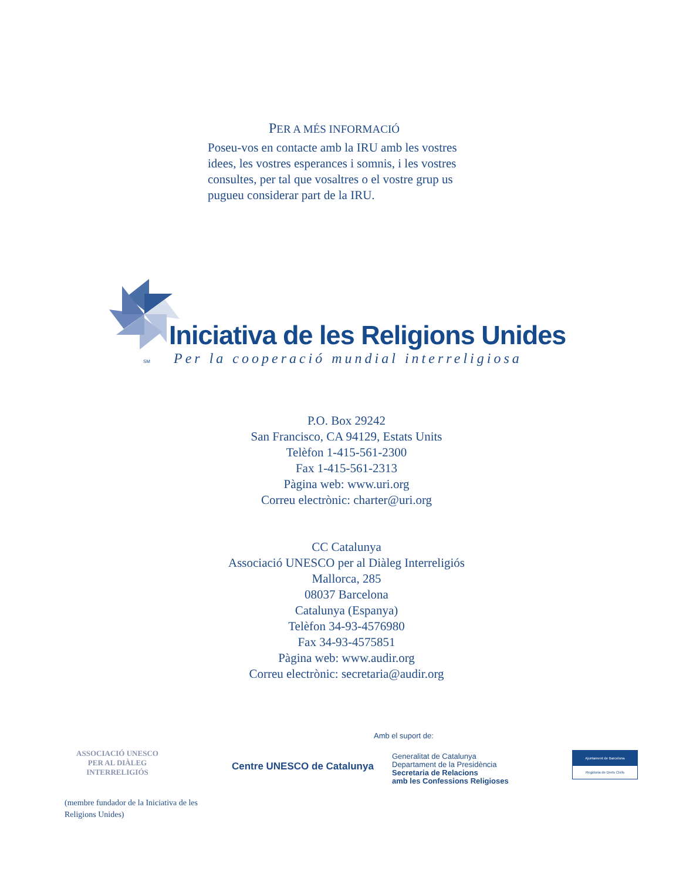PER A MÉS INFORMACIÓ
Poseu-vos en contacte amb la IRU amb les vostres idees, les vostres esperances i somnis, i les vostres consultes, per tal que vosaltres o el vostre grup us pugueu considerar part de la IRU.
Iniciativa de les Religions Unides
SM Per la cooperació mundial interreligiosa
P.O. Box 29242
San Francisco, CA 94129, Estats Units
Telèfon 1-415-561-2300
Fax 1-415-561-2313
Pàgina web: www.uri.org
Correu electrònic: charter@uri.org
CC Catalunya
Associació UNESCO per al Diàleg Interreligiós
Mallorca, 285
08037 Barcelona
Catalunya (Espanya)
Telèfon 34-93-4576980
Fax 34-93-4575851
Pàgina web: www.audir.org
Correu electrònic: secretaria@audir.org
ASSOCIACIÓ UNESCO
PER AL DIÀLEG
INTERRELIGIÓS
(membre fundador de la Iniciativa de les Religions Unides)
Centre UNESCO de Catalunya
Amb el suport de:
Generalitat de Catalunya
Departament de la Presidència
Secretaria de Relacions
amb les Confessions Religioses
Ajuntament de Barcelona
Regidoria de Drets Civils